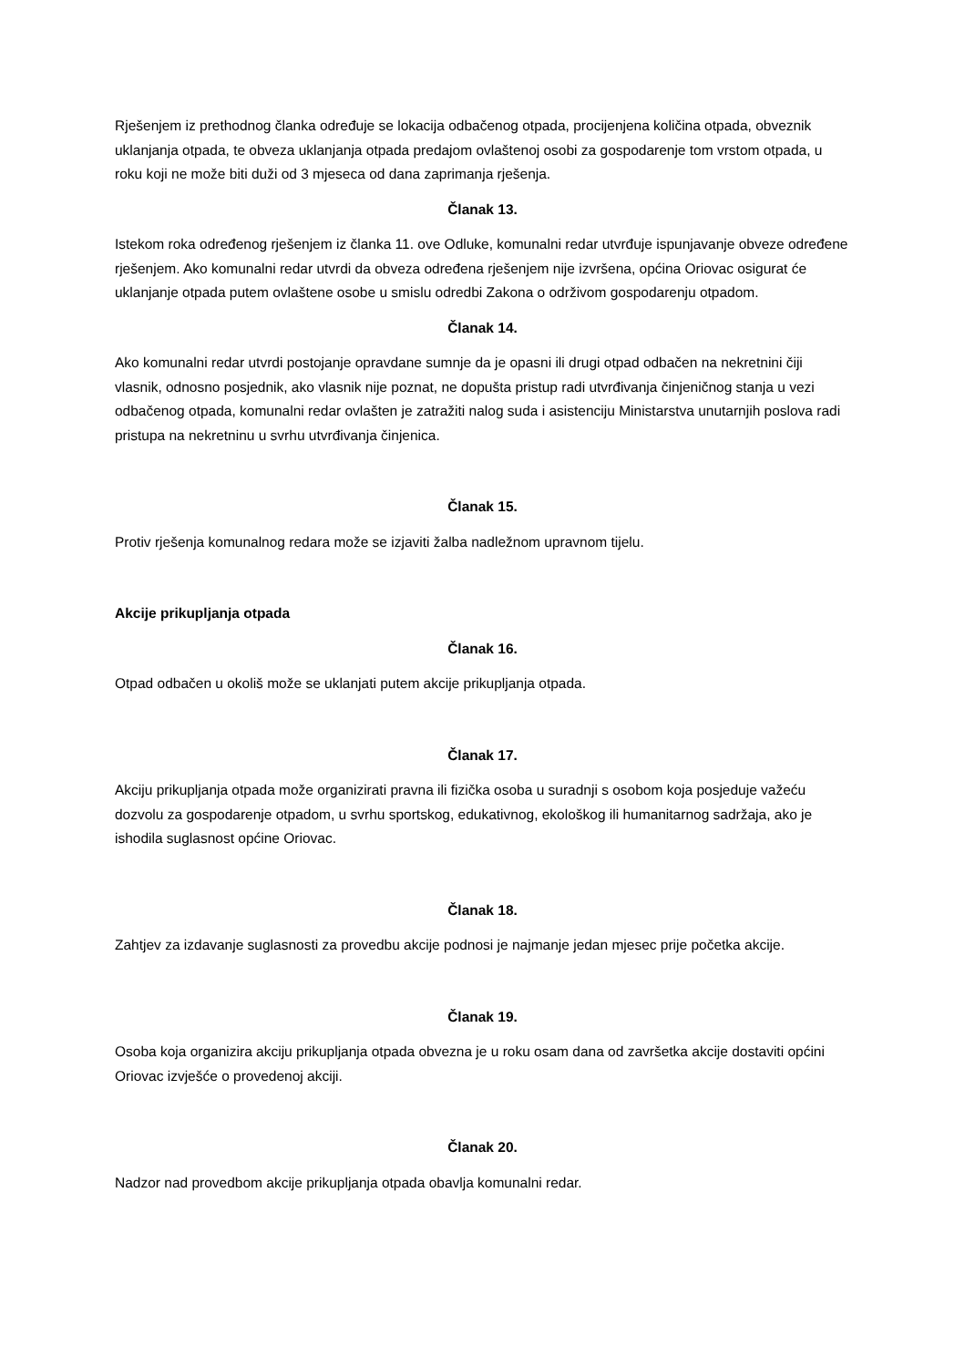Rješenjem iz prethodnog članka određuje se lokacija odbačenog otpada, procijenjena količina otpada, obveznik uklanjanja otpada, te obveza uklanjanja otpada predajom ovlaštenoj osobi za gospodarenje tom vrstom otpada, u roku koji ne može biti duži od 3 mjeseca od dana zaprimanja rješenja.
Članak 13.
Istekom roka određenog rješenjem iz članka 11. ove Odluke, komunalni redar utvrđuje ispunjavanje obveze određene rješenjem. Ako komunalni redar utvrdi da obveza određena rješenjem nije izvršena, općina Oriovac osigurat će uklanjanje otpada putem ovlaštene osobe u smislu odredbi Zakona o održivom gospodarenju otpadom.
Članak 14.
Ako komunalni redar utvrdi postojanje opravdane sumnje da je opasni ili drugi otpad odbačen na nekretnini čiji vlasnik, odnosno posjednik, ako vlasnik nije poznat, ne dopušta pristup radi utvrđivanja činjeničnog stanja u vezi odbačenog otpada, komunalni redar ovlašten je zatražiti nalog suda i asistenciju Ministarstva unutarnjih poslova radi pristupa na nekretninu u svrhu utvrđivanja činjenica.
Članak 15.
Protiv rješenja komunalnog redara može se izjaviti žalba nadležnom upravnom tijelu.
Akcije prikupljanja otpada
Članak 16.
Otpad odbačen u okoliš može se uklanjati putem akcije prikupljanja otpada.
Članak 17.
Akciju prikupljanja otpada može organizirati pravna ili fizička osoba u suradnji s osobom koja posjeduje važeću dozvolu za gospodarenje otpadom, u svrhu sportskog, edukativnog, ekološkog ili humanitarnog sadržaja, ako je ishodila suglasnost općine Oriovac.
Članak 18.
Zahtjev za izdavanje suglasnosti za provedbu akcije podnosi je najmanje jedan mjesec prije početka akcije.
Članak 19.
Osoba koja organizira akciju prikupljanja otpada obvezna je u roku osam dana od završetka akcije dostaviti općini Oriovac izvješće o provedenoj akciji.
Članak 20.
Nadzor nad provedbom akcije prikupljanja otpada obavlja komunalni redar.